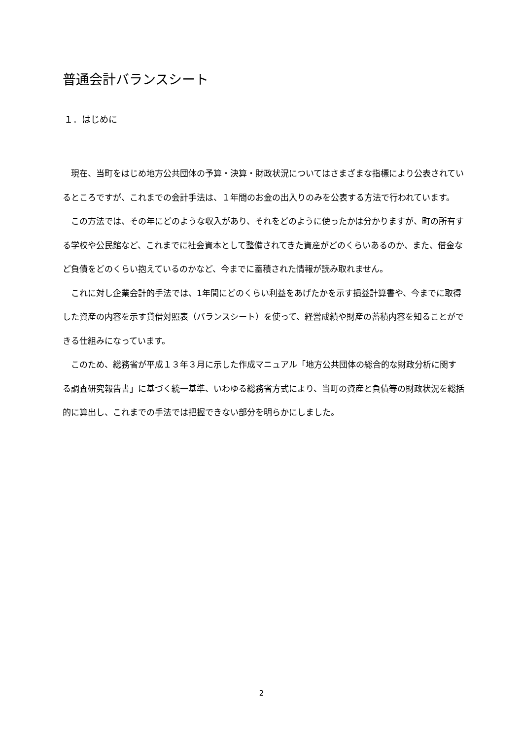普通会計バランスシート
１．はじめに
　現在、当町をはじめ地方公共団体の予算・決算・財政状況についてはさまざまな指標により公表されているところですが、これまでの会計手法は、１年間のお金の出入りのみを公表する方法で行われています。
　この方法では、その年にどのような収入があり、それをどのように使ったかは分かりますが、町の所有する学校や公民館など、これまでに社会資本として整備されてきた資産がどのくらいあるのか、また、借金など負債をどのくらい抱えているのかなど、今までに蓄積された情報が読み取れません。
　これに対し企業会計的手法では、1年間にどのくらい利益をあげたかを示す損益計算書や、今までに取得した資産の内容を示す貸借対照表（バランスシート）を使って、経営成績や財産の蓄積内容を知ることができる仕組みになっています。
　このため、総務省が平成１３年３月に示した作成マニュアル「地方公共団体の総合的な財政分析に関する調査研究報告書」に基づく統一基準、いわゆる総務省方式により、当町の資産と負債等の財政状況を総括的に算出し、これまでの手法では把握できない部分を明らかにしました。
2